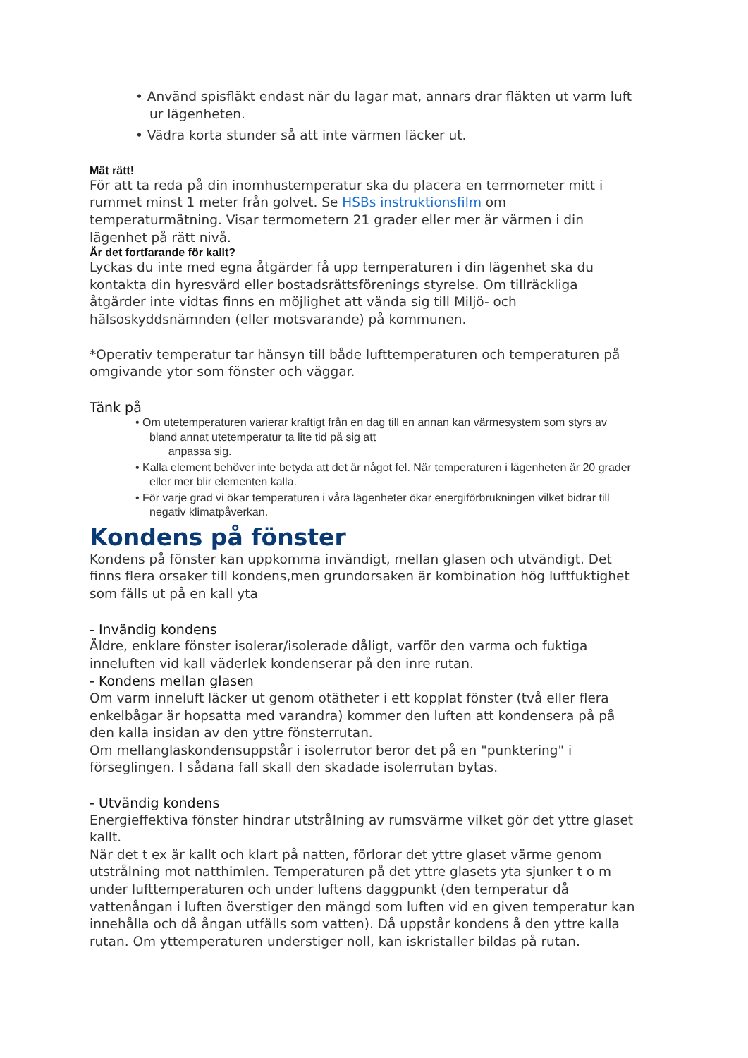• Använd spisfläkt endast när du lagar mat, annars drar fläkten ut varm luft ur lägenheten.
• Vädra korta stunder så att inte värmen läcker ut.
Mät rätt!
För att ta reda på din inomhustemperatur ska du placera en termometer mitt i rummet minst 1 meter från golvet. Se HSBs instruktionsfilm om temperaturmätning. Visar termometern 21 grader eller mer är värmen i din lägenhet på rätt nivå.
Är det fortfarande för kallt?
Lyckas du inte med egna åtgärder få upp temperaturen i din lägenhet ska du kontakta din hyresvärd eller bostadsrättsförenings styrelse. Om tillräckliga åtgärder inte vidtas finns en möjlighet att vända sig till Miljö- och hälsoskyddsnämnden (eller motsvarande) på kommunen.
*Operativ temperatur tar hänsyn till både lufttemperaturen och temperaturen på omgivande ytor som fönster och väggar.
Tänk på
• Om utetemperaturen varierar kraftigt från en dag till en annan kan värmesystem som styrs av bland annat utetemperatur ta lite tid på sig att
anpassa sig.
• Kalla element behöver inte betyda att det är något fel. När temperaturen i lägenheten är 20 grader eller mer blir elementen kalla.
• För varje grad vi ökar temperaturen i våra lägenheter ökar energiförbrukningen vilket bidrar till negativ klimatpåverkan.
Kondens på fönster
Kondens på fönster kan uppkomma invändigt, mellan glasen och utvändigt. Det finns flera orsaker till kondens,men grundorsaken är kombination hög luftfuktighet som fälls ut på en kall yta
- Invändig kondens
Äldre, enklare fönster isolerar/isolerade dåligt, varför den varma och fuktiga inneluften vid kall väderlek kondenserar på den inre rutan.
- Kondens mellan glasen
Om varm inneluft läcker ut genom otätheter i ett kopplat fönster (två eller flera enkelbågar är hopsatta med varandra) kommer den luften att kondensera på på den kalla insidan av den yttre fönsterrutan.
Om mellanglaskondensuppstår i isolerrutor beror det på en "punktering" i förseglingen. I sådana fall skall den skadade isolerrutan bytas.
- Utvändig kondens
Energieffektiva fönster hindrar utstrålning av rumsvärme vilket gör det yttre glaset kallt.
När det t ex är kallt och klart på natten, förlorar det yttre glaset värme genom utstrålning mot natthimlen. Temperaturen på det yttre glasets yta sjunker t o m under lufttemperaturen och under luftens daggpunkt (den temperatur då vattenångan i luften överstiger den mängd som luften vid en given temperatur kan innehålla och då ångan utfälls som vatten). Då uppstår kondens å den yttre kalla rutan. Om yttemperaturen understiger noll, kan iskristaller bildas på rutan.